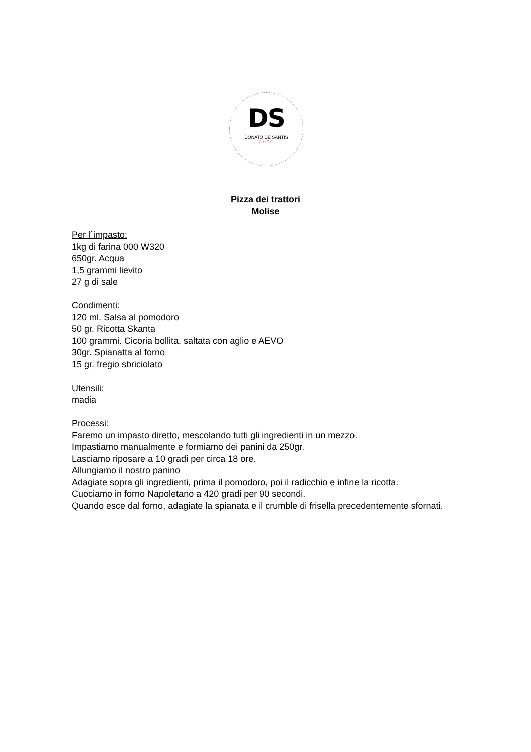DS
DONATO DE SANTIS
CHEF
Pizza dei trattori
Molise
Per l´impasto:
1kg di farina 000 W320
650gr. Acqua
1,5 grammi lievito
27 g di sale
Condimenti:
120 ml. Salsa al pomodoro
50 gr. Ricotta Skanta
100 grammi. Cicoria bollita, saltata con aglio e AEVO
30gr. Spianatta al forno
15 gr. fregio sbriciolato
Utensili:
madia
Processi:
Faremo un impasto diretto, mescolando tutti gli ingredienti in un mezzo.
Impastiamo manualmente e formiamo dei panini da 250gr.
Lasciamo riposare a 10 gradi per circa 18 ore.
Allungiamo il nostro panino
Adagiate sopra gli ingredienti, prima il pomodoro, poi il radicchio e infine la ricotta.
Cuociamo in forno Napoletano a 420 gradi per 90 secondi.
Quando esce dal forno, adagiate la spianata e il crumble di frisella precedentemente sfornati.